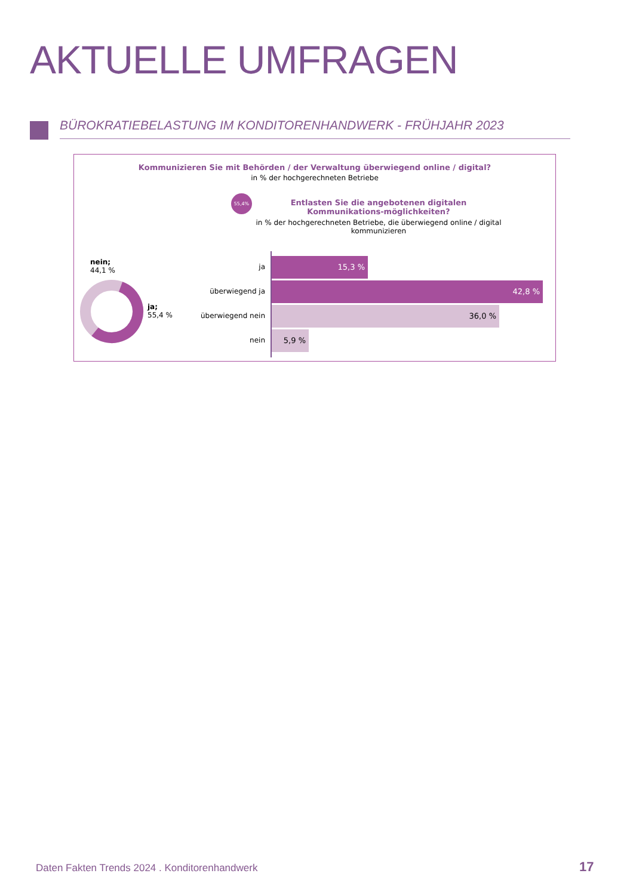AKTUELLE UMFRAGEN
BÜROKRATIEBELASTUNG IM KONDITORENHANDWERK - FRÜHJAHR 2023
Kommunizieren Sie mit Behörden / der Verwaltung überwiegend online / digital?
in % der hochgerechneten Betriebe
55,4%
Entlasten Sie die angebotenen digitalen Kommunikations-möglichkeiten?
in % der hochgerechneten Betriebe, die überwiegend online / digital kommunizieren
nein;
44,1 %
ja;
55,4 %
ja
15,3 %
überwiegend ja
42,8 %
überwiegend nein
36,0 %
nein
5,9 %
Daten Fakten Trends 2024 . Konditorenhandwerk
17